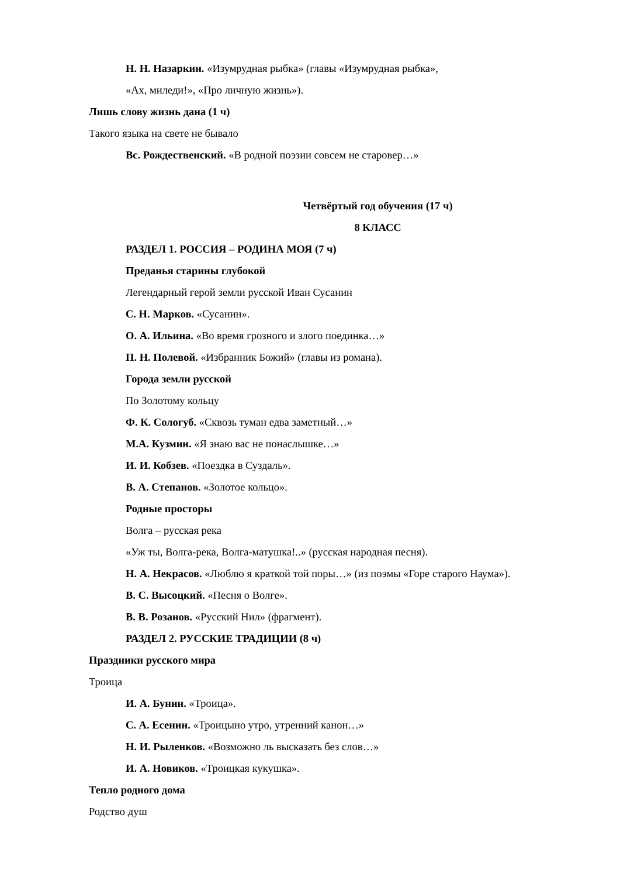Н. Н. Назаркин. «Изумрудная рыбка» (главы «Изумрудная рыбка»,
«Ах, миледи!», «Про личную жизнь»).
Лишь слову жизнь дана (1 ч)
Такого языка на свете не бывало
Вс. Рождественский. «В родной поэзии совсем не старовер…»
Четвёртый год обучения (17 ч)
8 КЛАСС
РАЗДЕЛ 1. РОССИЯ – РОДИНА МОЯ (7 ч)
Преданья старины глубокой
Легендарный герой земли русской Иван Сусанин
С. Н. Марков. «Сусанин».
О. А. Ильина. «Во время грозного и злого поединка…»
П. Н. Полевой. «Избранник Божий» (главы из романа).
Города земли русской
По Золотому кольцу
Ф. К. Сологуб. «Сквозь туман едва заметный…»
М.А. Кузмин. «Я знаю вас не понаслышке…»
И. И. Кобзев. «Поездка в Суздаль».
В. А. Степанов. «Золотое кольцо».
Родные просторы
Волга – русская река
«Уж ты, Волга-река, Волга-матушка!..» (русская народная песня).
Н. А. Некрасов. «Люблю я краткой той поры…» (из поэмы «Горе старого Наума»).
В. С. Высоцкий. «Песня о Волге».
В. В. Розанов. «Русский Нил» (фрагмент).
РАЗДЕЛ 2. РУССКИЕ ТРАДИЦИИ (8 ч)
Праздники русского мира
Троица
И. А. Бунин. «Троица».
С. А. Есенин. «Троицыно утро, утренний канон…»
Н. И. Рыленков. «Возможно ль высказать без слов…»
И. А. Новиков. «Троицкая кукушка».
Тепло родного дома
Родство душ